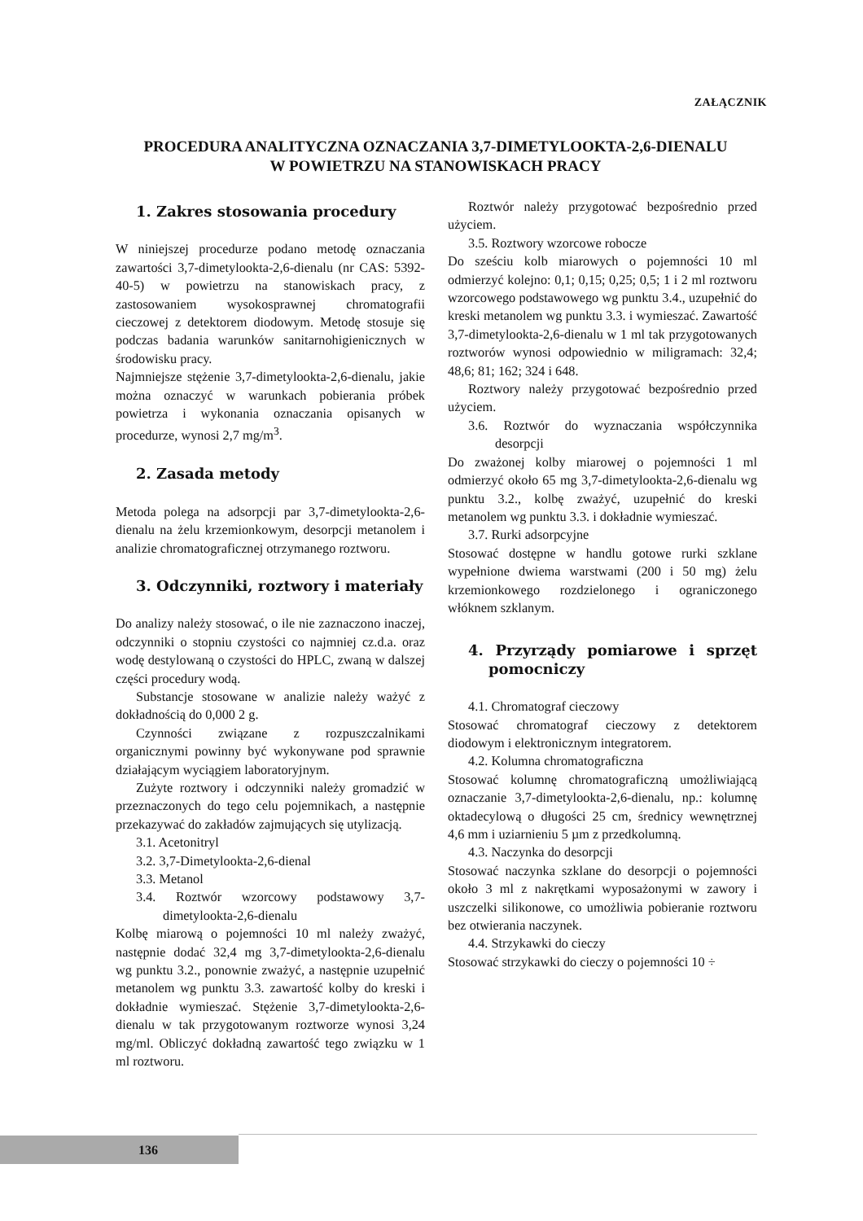ZAŁĄCZNIK
PROCEDURA ANALITYCZNA OZNACZANIA 3,7-DIMETYLOOKTA-2,6-DIENALU
W POWIETRZU NA STANOWISKACH PRACY
1. Zakres stosowania procedury
W niniejszej procedurze podano metodę oznaczania zawartości 3,7-dimetylookta-2,6-dienalu (nr CAS: 5392-40-5) w powietrzu na stanowiskach pracy, z zastosowaniem wysokosprawnej chromatografii cieczowej z detektorem diodowym. Metodę stosuje się podczas badania warunków sanitarnohigienicznych w środowisku pracy.
Najmniejsze stężenie 3,7-dimetylookta-2,6-dienalu, jakie można oznaczyć w warunkach pobierania próbek powietrza i wykonania oznaczania opisanych w procedurze, wynosi 2,7 mg/m<sup>3</sup>.
2. Zasada metody
Metoda polega na adsorpcji par 3,7-dimetylookta-2,6-dienalu na żelu krzemionkowym, desorpcji metanolem i analizie chromatograficznej otrzymanego roztworu.
3. Odczynniki, roztwory i materiały
Do analizy należy stosować, o ile nie zaznaczono inaczej, odczynniki o stopniu czystości co najmniej cz.d.a. oraz wodę destylowaną o czystości do HPLC, zwaną w dalszej części procedury wodą.
Substancje stosowane w analizie należy ważyć z dokładnością do 0,000 2 g.
Czynności związane z rozpuszczalnikami organicznymi powinny być wykonywane pod sprawnie działającym wyciągiem laboratoryjnym.
Zużyte roztwory i odczynniki należy gromadzić w przeznaczonych do tego celu pojemnikach, a następnie przekazywać do zakładów zajmujących się utylizacją.
3.1. Acetonitryl
3.2. 3,7-Dimetylookta-2,6-dienal
3.3. Metanol
3.4. Roztwór wzorcowy podstawowy 3,7-dimetylookta-2,6-dienalu
Kolbę miarową o pojemności 10 ml należy zważyć, następnie dodać 32,4 mg 3,7-dimetylookta-2,6-dienalu wg punktu 3.2., ponownie zważyć, a następnie uzupełnić metanolem wg punktu 3.3. zawartość kolby do kreski i dokładnie wymieszać. Stężenie 3,7-dimetylookta-2,6-dienalu w tak przygotowanym roztworze wynosi 3,24 mg/ml. Obliczyć dokładną zawartość tego związku w 1 ml roztworu.
Roztwór należy przygotować bezpośrednio przed użyciem.
3.5. Roztwory wzorcowe robocze
Do sześciu kolb miarowych o pojemności 10 ml odmierzyć kolejno: 0,1; 0,15; 0,25; 0,5; 1 i 2 ml roztworu wzorcowego podstawowego wg punktu 3.4., uzupełnić do kreski metanolem wg punktu 3.3. i wymieszać. Zawartość 3,7-dimetylookta-2,6-dienalu w 1 ml tak przygotowanych roztworów wynosi odpowiednio w miligramach: 32,4; 48,6; 81; 162; 324 i 648.
Roztwory należy przygotować bezpośrednio przed użyciem.
3.6. Roztwór do wyznaczania współczynnika desorpcji
Do zważonej kolby miarowej o pojemności 1 ml odmierzyć około 65 mg 3,7-dimetylookta-2,6-dienalu wg punktu 3.2., kolbę zważyć, uzupełnić do kreski metanolem wg punktu 3.3. i dokładnie wymieszać.
3.7. Rurki adsorpcyjne
Stosować dostępne w handlu gotowe rurki szklane wypełnione dwiema warstwami (200 i 50 mg) żelu krzemionkowego rozdzielonego i ograniczonego włóknem szklanym.
4. Przyrządy pomiarowe i sprzęt pomocniczy
4.1. Chromatograf cieczowy
Stosować chromatograf cieczowy z detektorem diodowym i elektronicznym integratorem.
4.2. Kolumna chromatograficzna
Stosować kolumnę chromatograficzną umożliwiającą oznaczanie 3,7-dimetylookta-2,6-dienalu, np.: kolumnę oktadecylową o długości 25 cm, średnicy wewnętrznej 4,6 mm i uziarnieniu 5 µm z przedkolumną.
4.3. Naczynka do desorpcji
Stosować naczynka szklane do desorpcji o pojemności około 3 ml z nakrętkami wyposażonymi w zawory i uszczelki silikonowe, co umożliwia pobieranie roztworu bez otwierania naczynek.
4.4. Strzykawki do cieczy
Stosować strzykawki do cieczy o pojemności 10 ÷
136